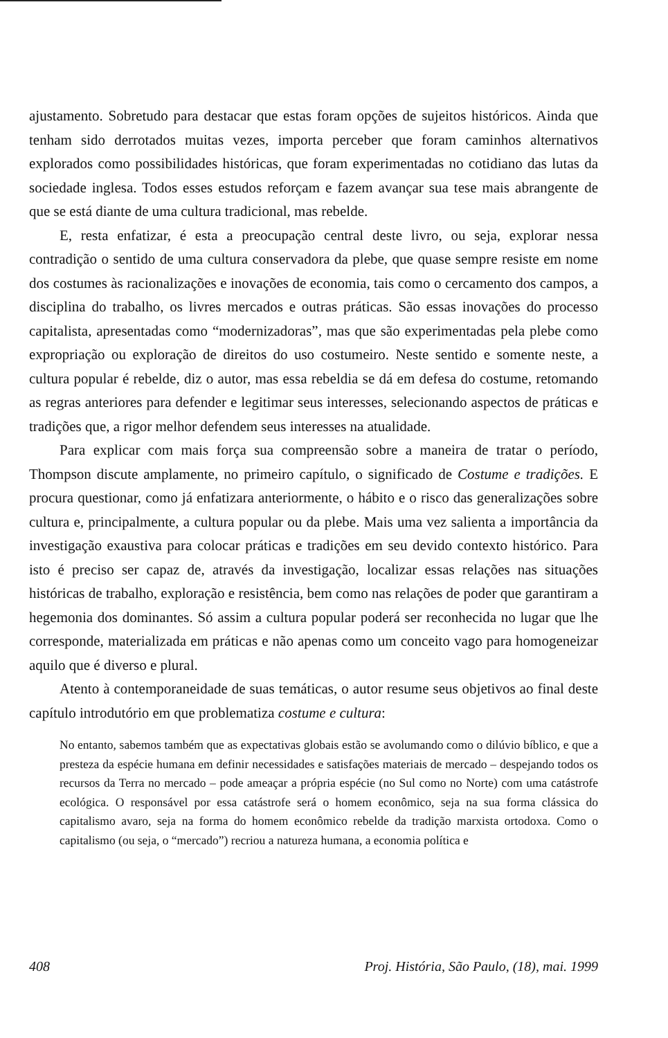ajustamento. Sobretudo para destacar que estas foram opções de sujeitos históricos. Ainda que tenham sido derrotados muitas vezes, importa perceber que foram caminhos alternativos explorados como possibilidades históricas, que foram experimentadas no cotidiano das lutas da sociedade inglesa. Todos esses estudos reforçam e fazem avançar sua tese mais abrangente de que se está diante de uma cultura tradicional, mas rebelde.
E, resta enfatizar, é esta a preocupação central deste livro, ou seja, explorar nessa contradição o sentido de uma cultura conservadora da plebe, que quase sempre resiste em nome dos costumes às racionalizações e inovações de economia, tais como o cercamento dos campos, a disciplina do trabalho, os livres mercados e outras práticas. São essas inovações do processo capitalista, apresentadas como “modernizadoras”, mas que são experimentadas pela plebe como expropriação ou exploração de direitos do uso costumeiro. Neste sentido e somente neste, a cultura popular é rebelde, diz o autor, mas essa rebeldia se dá em defesa do costume, retomando as regras anteriores para defender e legitimar seus interesses, selecionando aspectos de práticas e tradições que, a rigor melhor defendem seus interesses na atualidade.
Para explicar com mais força sua compreensão sobre a maneira de tratar o período, Thompson discute amplamente, no primeiro capítulo, o significado de Costume e tradições. E procura questionar, como já enfatizara anteriormente, o hábito e o risco das generalizações sobre cultura e, principalmente, a cultura popular ou da plebe. Mais uma vez salienta a importância da investigação exaustiva para colocar práticas e tradições em seu devido contexto histórico. Para isto é preciso ser capaz de, através da investigação, localizar essas relações nas situações históricas de trabalho, exploração e resistência, bem como nas relações de poder que garantiram a hegemonia dos dominantes. Só assim a cultura popular poderá ser reconhecida no lugar que lhe corresponde, materializada em práticas e não apenas como um conceito vago para homogeneizar aquilo que é diverso e plural.
Atento à contemporaneidade de suas temáticas, o autor resume seus objetivos ao final deste capítulo introdutório em que problematiza costume e cultura:
No entanto, sabemos também que as expectativas globais estão se avolumando como o dilúvio bíblico, e que a presteza da espécie humana em definir necessidades e satisfações materiais de mercado – despejando todos os recursos da Terra no mercado – pode ameaçar a própria espécie (no Sul como no Norte) com uma catástrofe ecológica. O responsável por essa catástrofe será o homem econômico, seja na sua forma clássica do capitalismo avaro, seja na forma do homem econômico rebelde da tradição marxista ortodoxa. Como o capitalismo (ou seja, o “mercado”) recriou a natureza humana, a economia política e
408 Proj. História, São Paulo, (18), mai. 1999